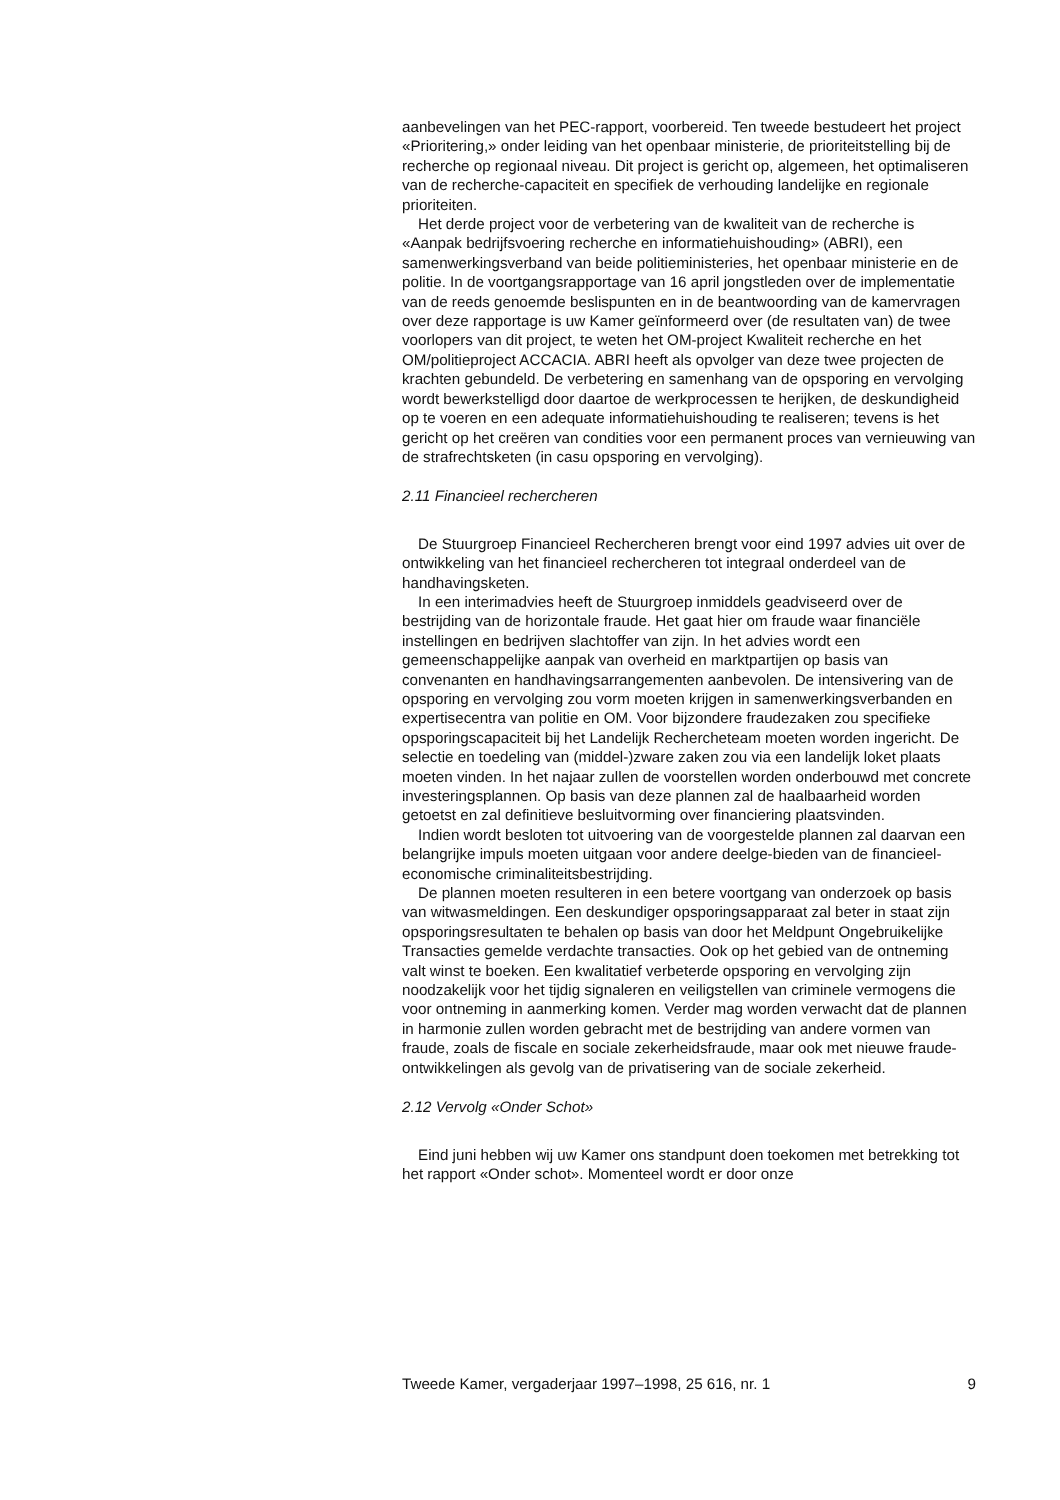aanbevelingen van het PEC-rapport, voorbereid. Ten tweede bestudeert het project «Prioritering,» onder leiding van het openbaar ministerie, de prioriteitstelling bij de recherche op regionaal niveau. Dit project is gericht op, algemeen, het optimaliseren van de recherche-capaciteit en specifiek de verhouding landelijke en regionale prioriteiten.
Het derde project voor de verbetering van de kwaliteit van de recherche is «Aanpak bedrijfsvoering recherche en informatiehuishouding» (ABRI), een samenwerkingsverband van beide politieministeries, het openbaar ministerie en de politie. In de voortgangsrapportage van 16 april jongstleden over de implementatie van de reeds genoemde beslispunten en in de beantwoording van de kamervragen over deze rapportage is uw Kamer geïnformeerd over (de resultaten van) de twee voorlopers van dit project, te weten het OM-project Kwaliteit recherche en het OM/politieproject ACCACIA. ABRI heeft als opvolger van deze twee projecten de krachten gebundeld. De verbetering en samenhang van de opsporing en vervolging wordt bewerkstelligd door daartoe de werkprocessen te herijken, de deskundigheid op te voeren en een adequate informatiehuishouding te realiseren; tevens is het gericht op het creëren van condities voor een permanent proces van vernieuwing van de strafrechtsketen (in casu opsporing en vervolging).
2.11 Financieel rechercheren
De Stuurgroep Financieel Rechercheren brengt voor eind 1997 advies uit over de ontwikkeling van het financieel rechercheren tot integraal onderdeel van de handhavingsketen.
In een interimadvies heeft de Stuurgroep inmiddels geadviseerd over de bestrijding van de horizontale fraude. Het gaat hier om fraude waar financiële instellingen en bedrijven slachtoffer van zijn. In het advies wordt een gemeenschappelijke aanpak van overheid en marktpartijen op basis van convenanten en handhavingsarrangementen aanbevolen. De intensivering van de opsporing en vervolging zou vorm moeten krijgen in samenwerkingsverbanden en expertisecentra van politie en OM. Voor bijzondere fraudezaken zou specifieke opsporingscapaciteit bij het Landelijk Rechercheteam moeten worden ingericht. De selectie en toedeling van (middel-)zware zaken zou via een landelijk loket plaats moeten vinden. In het najaar zullen de voorstellen worden onderbouwd met concrete investeringsplannen. Op basis van deze plannen zal de haalbaarheid worden getoetst en zal definitieve besluitvorming over financiering plaatsvinden.
Indien wordt besloten tot uitvoering van de voorgestelde plannen zal daarvan een belangrijke impuls moeten uitgaan voor andere deelge-bieden van de financieel-economische criminaliteitsbestrijding.
De plannen moeten resulteren in een betere voortgang van onderzoek op basis van witwasmeldingen. Een deskundiger opsporingsapparaat zal beter in staat zijn opsporingsresultaten te behalen op basis van door het Meldpunt Ongebruikelijke Transacties gemelde verdachte transacties. Ook op het gebied van de ontneming valt winst te boeken. Een kwalitatief verbeterde opsporing en vervolging zijn noodzakelijk voor het tijdig signaleren en veiligstellen van criminele vermogens die voor ontneming in aanmerking komen. Verder mag worden verwacht dat de plannen in harmonie zullen worden gebracht met de bestrijding van andere vormen van fraude, zoals de fiscale en sociale zekerheidsfraude, maar ook met nieuwe fraude-ontwikkelingen als gevolg van de privatisering van de sociale zekerheid.
2.12 Vervolg «Onder Schot»
Eind juni hebben wij uw Kamer ons standpunt doen toekomen met betrekking tot het rapport «Onder schot». Momenteel wordt er door onze
Tweede Kamer, vergaderjaar 1997–1998, 25 616, nr. 1 9